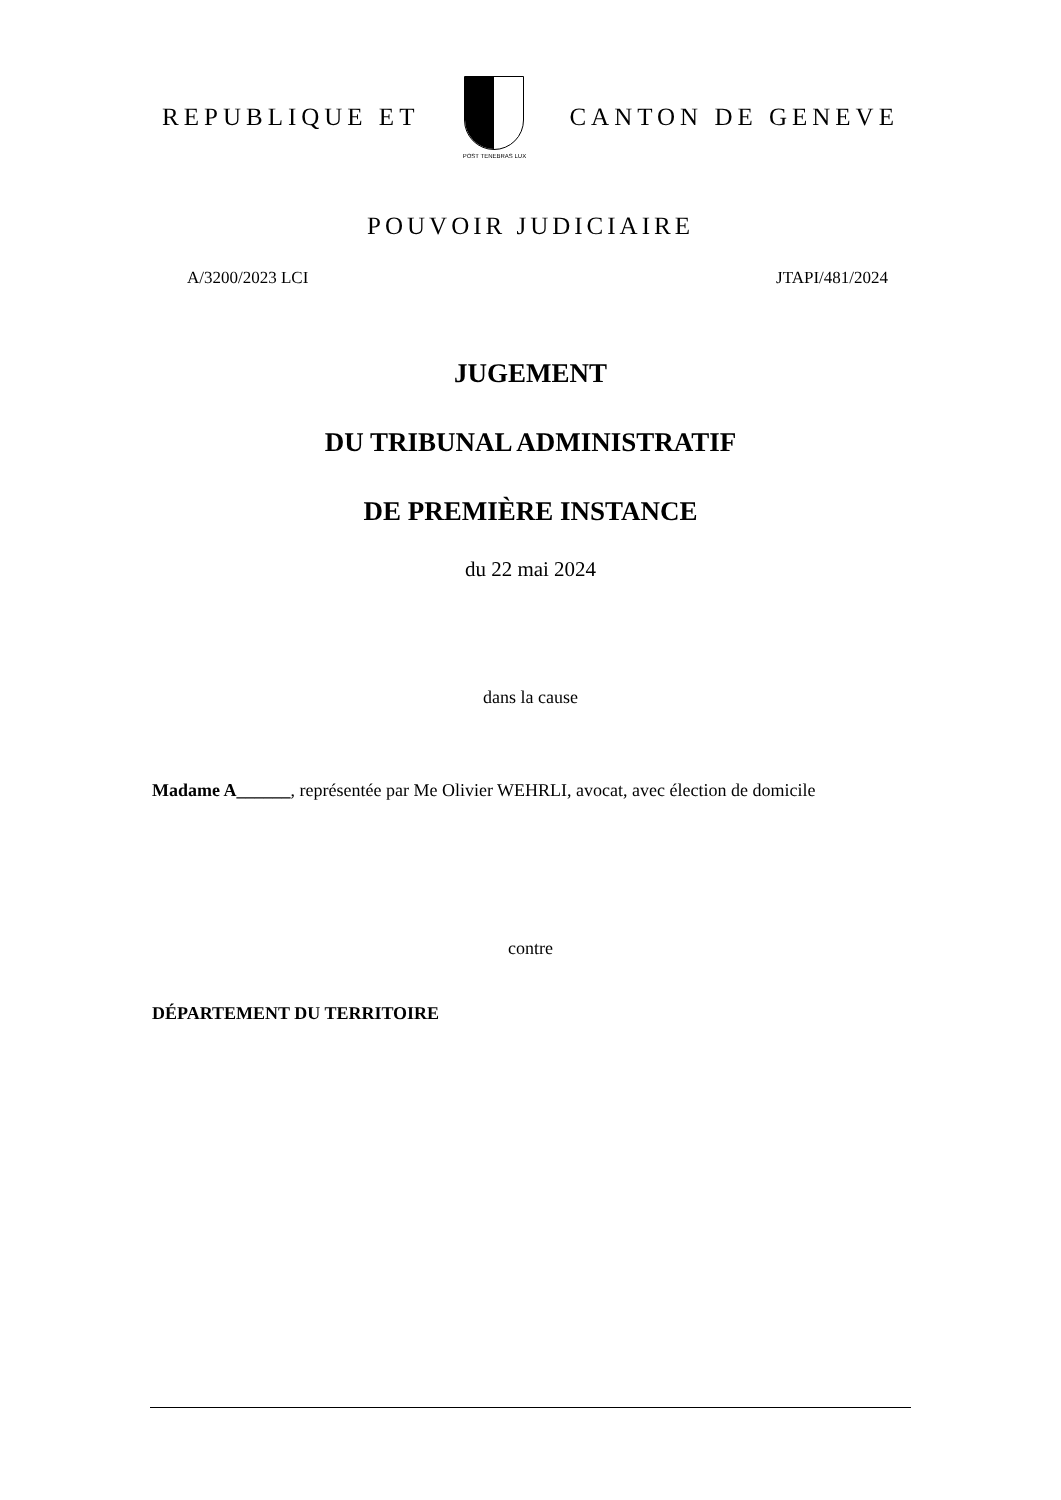REPUBLIQUE ET
POST TENEBRAS LUX
CANTON DE GENEVE
POUVOIR JUDICIAIRE
A/3200/2023 LCI JTAPI/481/2024
JUGEMENT
DU TRIBUNAL ADMINISTRATIF
DE PREMIÈRE INSTANCE
du 22 mai 2024
dans la cause
Madame A______, représentée par Me Olivier WEHRLI, avocat, avec élection de domicile
contre
DÉPARTEMENT DU TERRITOIRE